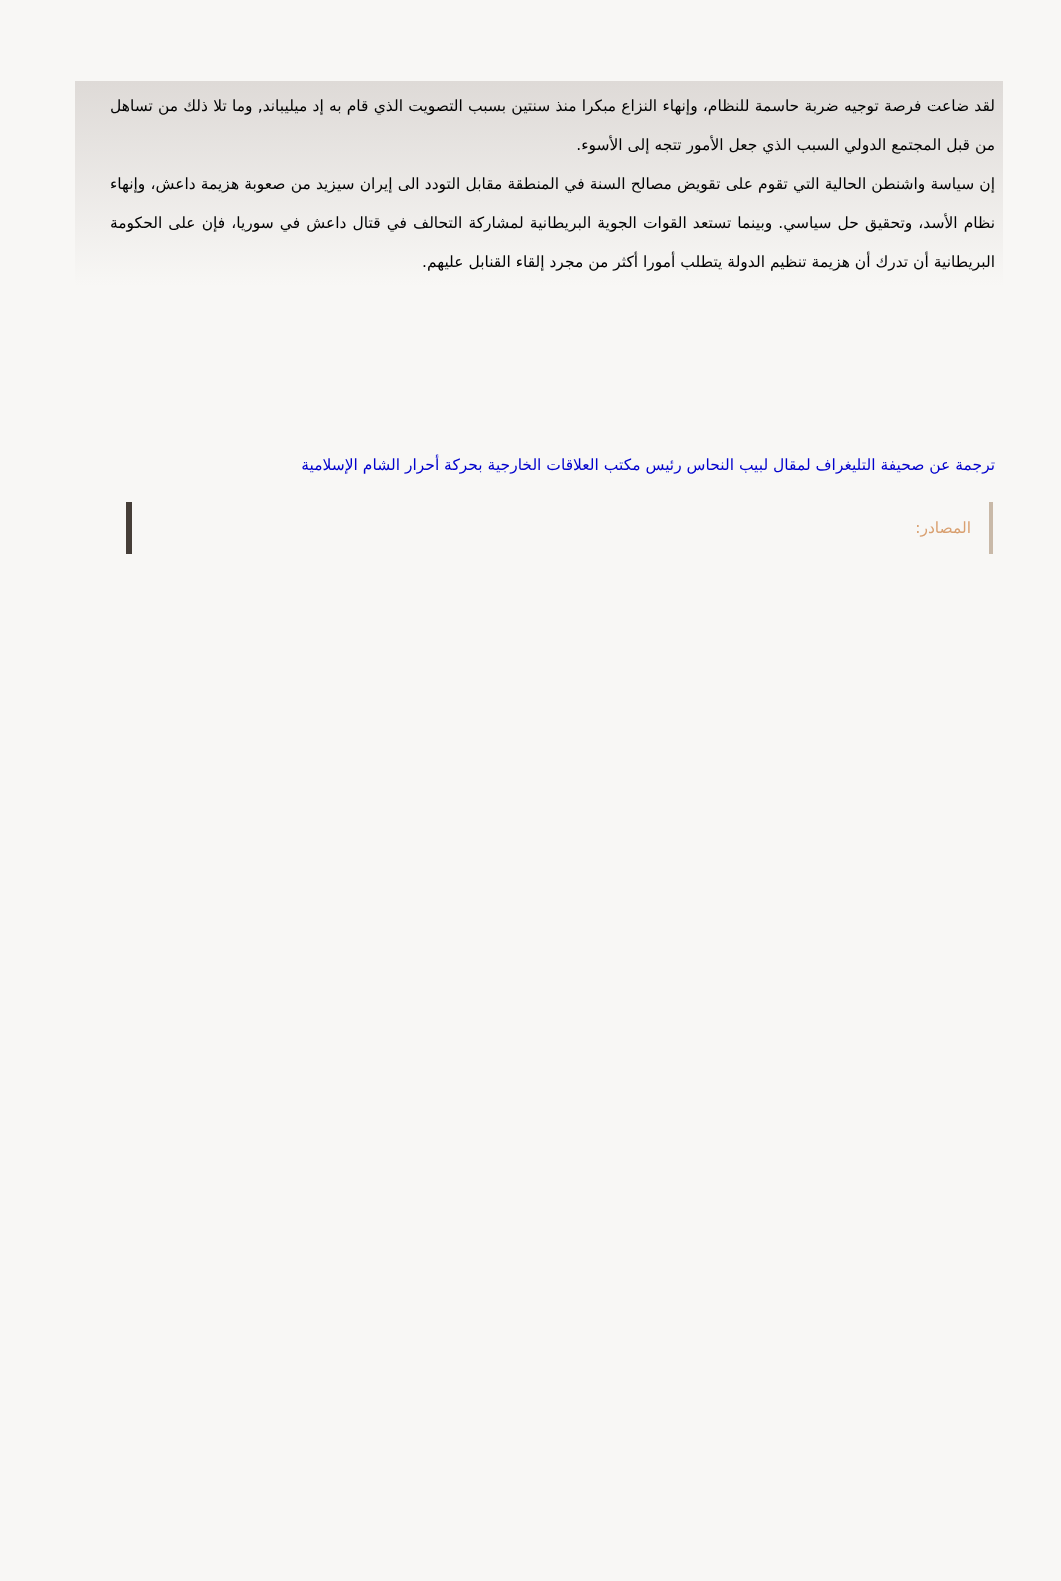لقد ضاعت فرصة توجيه ضربة حاسمة للنظام، وإنهاء النزاع مبكرا منذ سنتين بسبب التصويت الذي قام به إد ميليباند, وما تلا ذلك من تساهل من قبل المجتمع الدولي السبب الذي جعل الأمور تتجه إلى الأسوء.
إن سياسة واشنطن الحالية التي تقوم على تقويض مصالح السنة في المنطقة مقابل التودد الى إيران سيزيد من صعوبة هزيمة داعش، وإنهاء نظام الأسد، وتحقيق حل سياسي. وبينما تستعد القوات الجوية البريطانية لمشاركة التحالف في قتال داعش في سوريا، فإن على الحكومة البريطانية أن تدرك أن هزيمة تنظيم الدولة يتطلب أمورا أكثر من مجرد إلقاء القنابل عليهم.
ترجمة عن صحيفة التليغراف لمقال لبيب النحاس رئيس مكتب العلاقات الخارجية بحركة أحرار الشام الإسلامية
المصادر: